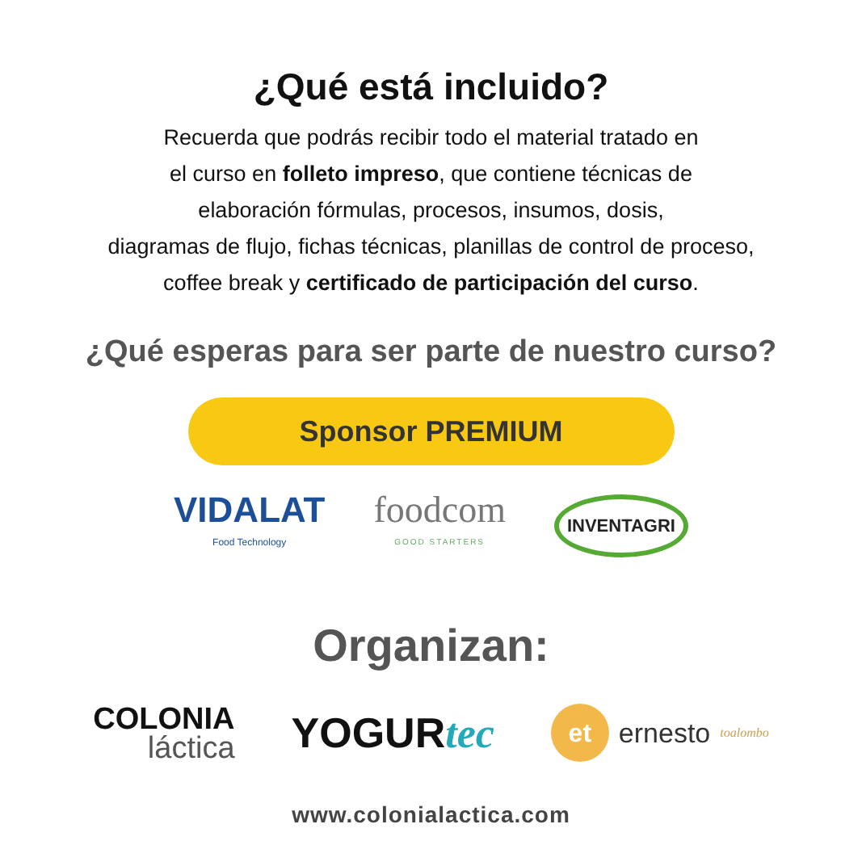¿Qué está incluido?
Recuerda que podrás recibir todo el material tratado en
el curso en folleto impreso, que contiene técnicas de
elaboración fórmulas, procesos, insumos, dosis,
diagramas de flujo, fichas técnicas, planillas de control de proceso,
coffee break y certificado de participación del curso.
¿Qué esperas para ser parte de nuestro curso?
Sponsor PREMIUM
VIDALAT
Food Technology
foodcom
GOOD STARTERS
INVENTAGRI
Organizan:
COLONIA
láctica
YOGURtec
et ernesto toalombo
www.colonialactica.com